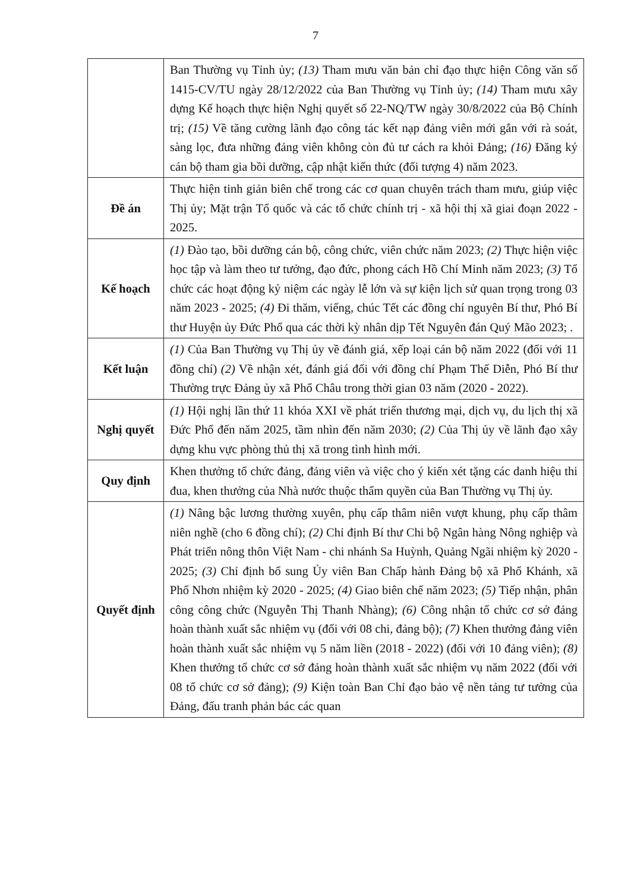7
| | Ban Thường vụ Tỉnh ủy; (13) Tham mưu văn bản chỉ đạo thực hiện Công văn số 1415-CV/TU ngày 28/12/2022 của Ban Thường vụ Tỉnh ủy; (14) Tham mưu xây dựng Kế hoạch thực hiện Nghị quyết số 22-NQ/TW ngày 30/8/2022 của Bộ Chính trị; (15) Về tăng cường lãnh đạo công tác kết nạp đảng viên mới gắn với rà soát, sàng lọc, đưa những đảng viên không còn đủ tư cách ra khỏi Đảng; (16) Đăng ký cán bộ tham gia bồi dưỡng, cập nhật kiến thức (đối tượng 4) năm 2023. |
| Đề án | Thực hiện tinh giản biên chế trong các cơ quan chuyên trách tham mưu, giúp việc Thị ủy; Mặt trận Tổ quốc và các tổ chức chính trị - xã hội thị xã giai đoạn 2022 - 2025. |
| Kế hoạch | (1) Đào tạo, bồi dưỡng cán bộ, công chức, viên chức năm 2023; (2) Thực hiện việc học tập và làm theo tư tưởng, đạo đức, phong cách Hồ Chí Minh năm 2023; (3) Tổ chức các hoạt động kỷ niệm các ngày lễ lớn và sự kiện lịch sử quan trọng trong 03 năm 2023 - 2025; (4) Đi thăm, viếng, chúc Tết các đồng chí nguyên Bí thư, Phó Bí thư Huyện ủy Đức Phổ qua các thời kỳ nhân dịp Tết Nguyên đán Quý Mão 2023; . |
| Kết luận | (1) Của Ban Thường vụ Thị ủy về đánh giá, xếp loại cán bộ năm 2022 (đối với 11 đồng chí) (2) Về nhận xét, đánh giá đối với đồng chí Phạm Thế Diễn, Phó Bí thư Thường trực Đảng ủy xã Phổ Châu trong thời gian 03 năm (2020 - 2022). |
| Nghị quyết | (1) Hội nghị lần thứ 11 khóa XXI về phát triển thương mại, dịch vụ, du lịch thị xã Đức Phổ đến năm 2025, tầm nhìn đến năm 2030; (2) Của Thị ủy về lãnh đạo xây dựng khu vực phòng thủ thị xã trong tình hình mới. |
| Quy định | Khen thưởng tổ chức đảng, đảng viên và việc cho ý kiến xét tặng các danh hiệu thi đua, khen thưởng của Nhà nước thuộc thẩm quyền của Ban Thường vụ Thị ủy. |
| Quyết định | (1) Nâng bậc lương thường xuyên, phụ cấp thâm niên vượt khung, phụ cấp thâm niên nghề (cho 6 đồng chí); (2) Chỉ định Bí thư Chi bộ Ngân hàng Nông nghiệp và Phát triển nông thôn Việt Nam - chi nhánh Sa Huỳnh, Quảng Ngãi nhiệm kỳ 2020 - 2025; (3) Chỉ định bổ sung Ủy viên Ban Chấp hành Đảng bộ xã Phổ Khánh, xã Phổ Nhơn nhiệm kỳ 2020 - 2025; (4) Giao biên chế năm 2023; (5) Tiếp nhận, phân công công chức (Nguyễn Thị Thanh Nhàng); (6) Công nhận tổ chức cơ sở đảng hoàn thành xuất sắc nhiệm vụ (đối với 08 chi, đảng bộ); (7) Khen thưởng đảng viên hoàn thành xuất sắc nhiệm vụ 5 năm liền (2018 - 2022) (đối với 10 đảng viên); (8) Khen thưởng tổ chức cơ sở đảng hoàn thành xuất sắc nhiệm vụ năm 2022 (đối với 08 tổ chức cơ sở đảng); (9) Kiện toàn Ban Chỉ đạo bảo vệ nền tảng tư tưởng của Đảng, đấu tranh phản bác các quan |